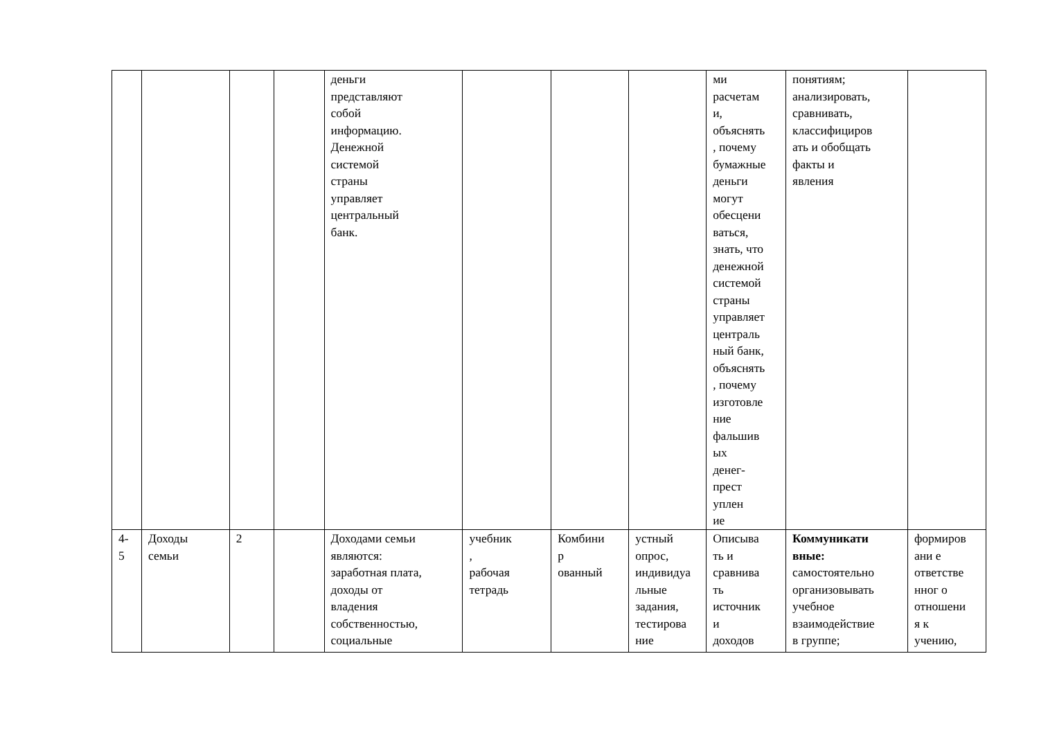| | | | | деньги представляют собой информацию. Денежной системой страны управляет центральный банк. | | | | ми расчетам и, объяснять , почему бумажные деньги могут обесцени ваться, знать, что денежной системой страны управляет централь ный банк, объяснять , почему изготовле ние фальшив ых денег- прест уплен ие | понятиям; анализировать, сравнивать, классифициров ать и обобщать факты и явления | |
| 4- 5 | Доходы семьи | 2 | | Доходами семьи являются: заработная плата, доходы от владения собственностью, социальные | учебник , рабочая тетрадь | Комбини р ованный | устный опрос, индивидуа льные задания, тестирова ние | Описыва ть и сравнива ть источник и доходов | Коммуникати вные: самостоятельно организовывать учебное взаимодействие в группе; | формиров ани е ответстве нног о отношени я к учению, |